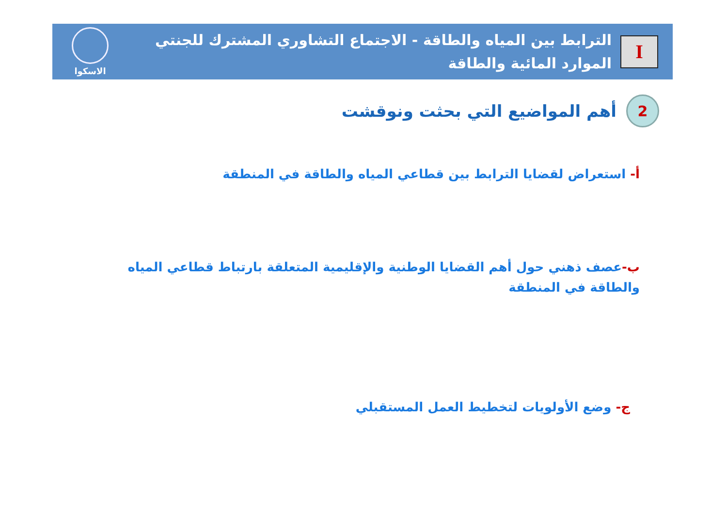I
الترابط بين المياه والطاقة - الاجتماع التشاوري المشترك للجنتي الموارد المائية والطاقة
الاسكوا
2
أهم المواضيع التي بحثت ونوقشت
أ- استعراض لقضايا الترابط بين قطاعي المياه والطاقة في المنطقة
ب-عصف ذهني حول أهم القضايا الوطنية والإقليمية المتعلقة بارتباط قطاعي المياه والطاقة في المنطقة
ج- وضع الأولويات لتخطيط العمل المستقبلي